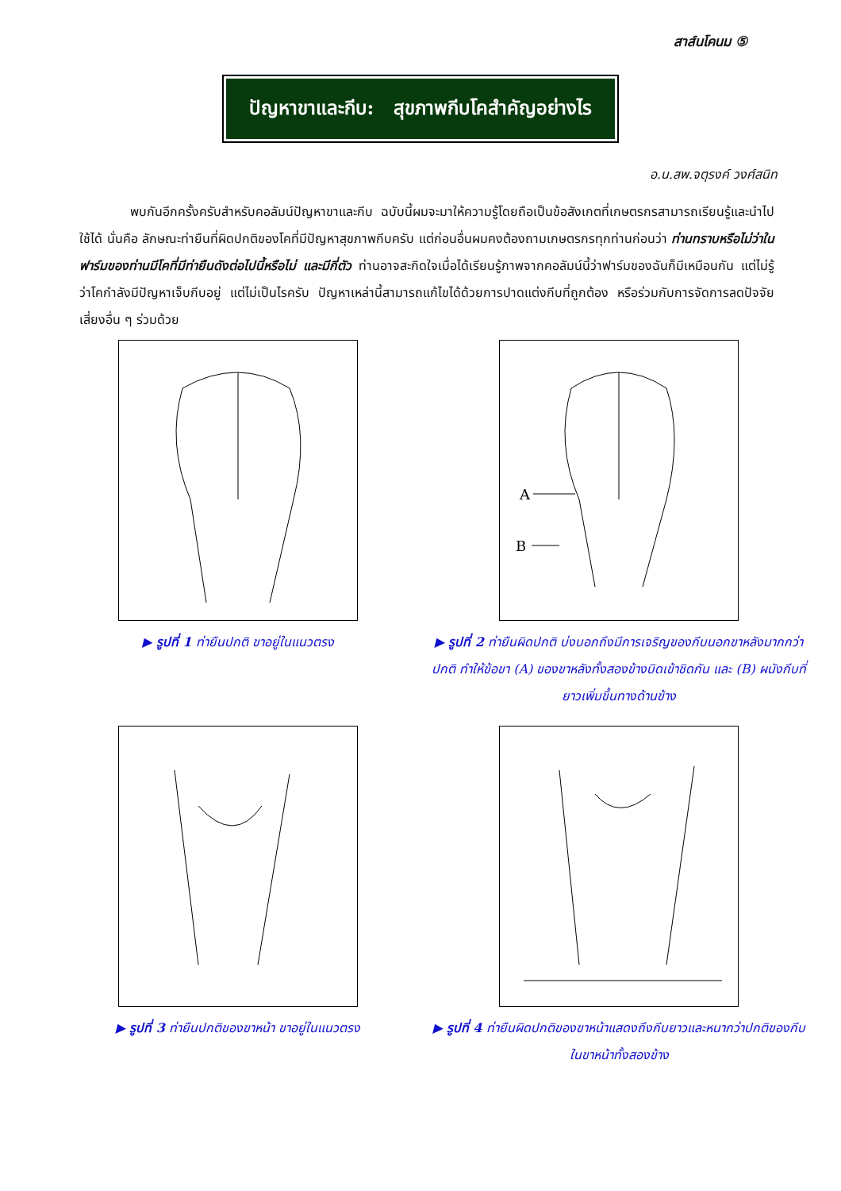สาส์นโคนม ⑤
ปัญหาขาและกีบ: สุขภาพกีบโคสำคัญอย่างไร
อ.น.สพ.จตุรงค์ วงศ์สนิท
พบกันอีกครั้งครับสำหรับคอลัมน์ปัญหาขาและกีบ ฉบับนี้ผมจะมาให้ความรู้โดยถือเป็นข้อสังเกตที่เกษตรกรสามารถเรียนรู้และนำไปใช้ได้ นั่นคือ ลักษณะท่ายืนที่ผิดปกติของโคที่มีปัญหาสุขภาพกีบครับ แต่ก่อนอื่นผมคงต้องถามเกษตรกรทุกท่านก่อนว่า ท่านทราบหรือไม่ว่าในฟาร์มของท่านมีโคที่มีท่ายืนดังต่อไปนี้หรือไม่ และมีกี่ตัว ท่านอาจสะกิดใจเมื่อได้เรียนรู้ภาพจากคอลัมน์นี้ว่าฟาร์มของฉันก็มีเหมือนกัน แต่ไม่รู้ว่าโคกำลังมีปัญหาเจ็บกีบอยู่ แต่ไม่เป็นไรครับ ปัญหาเหล่านี้สามารถแก้ไขได้ด้วยการปาดแต่งกีบที่ถูกต้อง หรือร่วมกับการจัดการลดปัจจัยเสี่ยงอื่น ๆ ร่วมด้วย
▶ รูปที่ 1 ท่ายืนปกติ ขาอยู่ในแนวตรง
A
B
▶ รูปที่ 2 ท่ายืนผิดปกติ บ่งบอกถึงมีการเจริญของกีบนอกขาหลังมากกว่าปกติ ทำให้ข้อขา (A) ของขาหลังทั้งสองข้างบิดเข้าชิดกัน และ (B) ผนังกีบที่ยาวเพิ่มขึ้นทางด้านข้าง
▶ รูปที่ 3 ท่ายืนปกติของขาหน้า ขาอยู่ในแนวตรง
▶ รูปที่ 4 ท่ายืนผิดปกติของขาหน้าแสดงถึงกีบยาวและหนากว่าปกติของกีบในขาหน้าทั้งสองข้าง